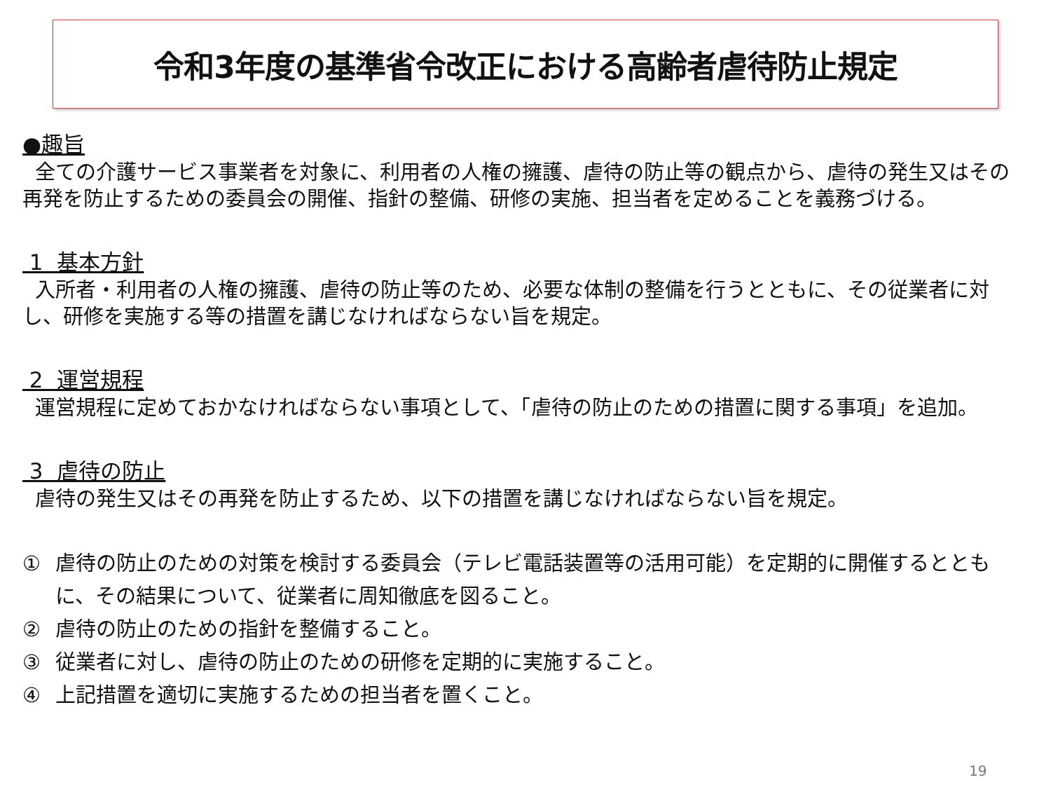令和3年度の基準省令改正における高齢者虐待防止規定
●趣旨
全ての介護サービス事業者を対象に、利用者の人権の擁護、虐待の防止等の観点から、虐待の発生又はその再発を防止するための委員会の開催、指針の整備、研修の実施、担当者を定めることを義務づける。
1 基本方針
入所者・利用者の人権の擁護、虐待の防止等のため、必要な体制の整備を行うとともに、その従業者に対し、研修を実施する等の措置を講じなければならない旨を規定。
2 運営規程
運営規程に定めておかなければならない事項として、「虐待の防止のための措置に関する事項」を追加。
3 虐待の防止
虐待の発生又はその再発を防止するため、以下の措置を講じなければならない旨を規定。
① 虐待の防止のための対策を検討する委員会（テレビ電話装置等の活用可能）を定期的に開催するとともに、その結果について、従業者に周知徹底を図ること。
② 虐待の防止のための指針を整備すること。
③ 従業者に対し、虐待の防止のための研修を定期的に実施すること。
④ 上記措置を適切に実施するための担当者を置くこと。
19